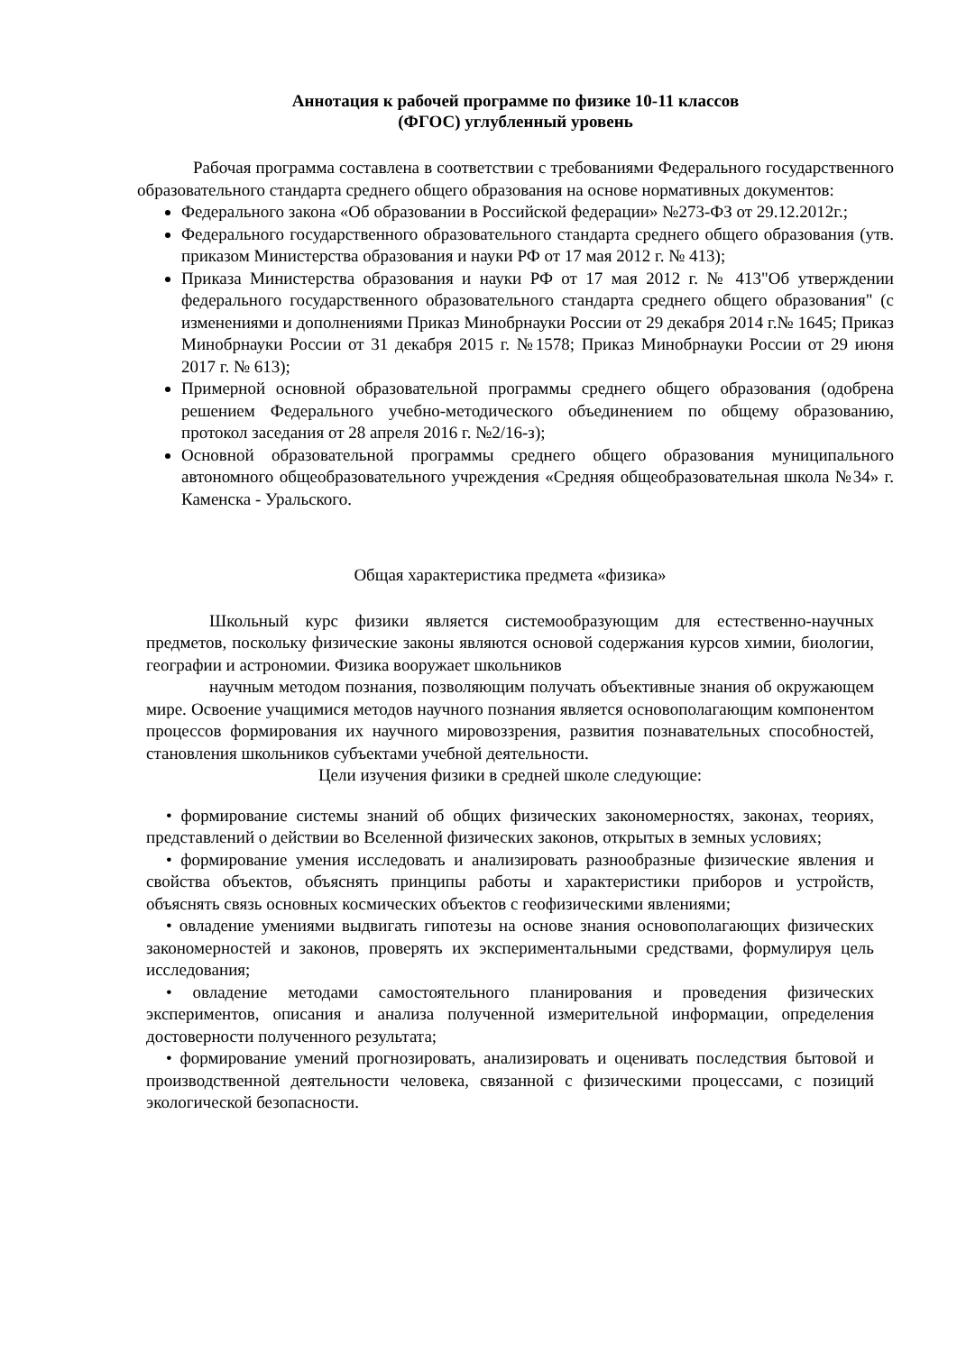Аннотация к рабочей программе по физике 10-11 классов
(ФГОС) углубленный уровень
Рабочая программа составлена в соответствии с требованиями Федерального государственного образовательного стандарта среднего общего образования на основе нормативных документов:
Федерального закона «Об образовании в Российской федерации» №273-ФЗ от 29.12.2012г.;
Федерального государственного образовательного стандарта среднего общего образования (утв. приказом Министерства образования и науки РФ от 17 мая 2012 г. № 413);
Приказа Министерства образования и науки РФ от 17 мая 2012 г. № 413"Об утверждении федерального государственного образовательного стандарта среднего общего образования" (с изменениями и дополнениями Приказ Минобрнауки России от 29 декабря 2014 г.№ 1645; Приказ Минобрнауки России от 31 декабря 2015 г. №1578; Приказ Минобрнауки России от 29 июня 2017 г. № 613);
Примерной основной образовательной программы среднего общего образования (одобрена решением Федерального учебно-методического объединением по общему образованию, протокол заседания от 28 апреля 2016 г. №2/16-з);
Основной образовательной программы среднего общего образования муниципального автономного общеобразовательного учреждения «Средняя общеобразовательная школа №34» г. Каменска - Уральского.
Общая характеристика предмета «физика»
Школьный курс физики является системообразующим для естественно-научных предметов, поскольку физические законы являются основой содержания курсов химии, биологии, географии и астрономии. Физика вооружает школьников
научным методом познания, позволяющим получать объективные знания об окружающем мире. Освоение учащимися методов научного познания является основополагающим компонентом процессов формирования их научного мировоззрения, развития познавательных способностей, становления школьников субъектами учебной деятельности.
Цели изучения физики в средней школе следующие:
• формирование системы знаний об общих физических закономерностях, законах, теориях, представлений о действии во Вселенной физических законов, открытых в земных условиях;
• формирование умения исследовать и анализировать разнообразные физические явления и свойства объектов, объяснять принципы работы и характеристики приборов и устройств, объяснять связь основных космических объектов с геофизическими явлениями;
• овладение умениями выдвигать гипотезы на основе знания основополагающих физических закономерностей и законов, проверять их экспериментальными средствами, формулируя цель исследования;
• овладение методами самостоятельного планирования и проведения физических экспериментов, описания и анализа полученной измерительной информации, определения достоверности полученного результата;
• формирование умений прогнозировать, анализировать и оценивать последствия бытовой и производственной деятельности человека, связанной с физическими процессами, с позиций экологической безопасности.